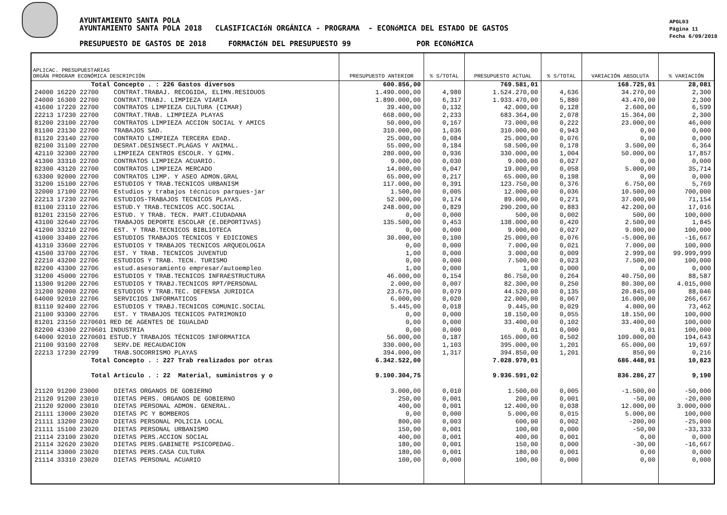AYUNTAMIENTO SANTA POLA
AYUNTAMIENTO SANTA POLA 2018 CLASIFICACIóN ORGÁNICA - PROGRAMA - ECONóMICA DEL ESTADO DE GASTOS
PRESUPUESTO DE GASTOS DE 2018 FORMACIóN DEL PRESUPUESTO 99 POR ECONóMICA
APGL03
Página 11
Fecha 6/09/2018
| APLICAC. PRESUPUESTARIAS ORGÁN PROGRAM ECONÓMICA DESCRIPCIÓN | PRESUPUESTO ANTERIOR | % S/TOTAL | PRESUPUESTO ACTUAL | % S/TOTAL | VARIACIÓN ABSOLUTA | % VARIACIÓN |
| --- | --- | --- | --- | --- | --- | --- |
| Total Concepto . : 226 Gastos diversos | 600.856,00 | | 769.581,01 | | 168.725,01 | 28,081 |
| 24000 16220 22700 CONTRAT.TRABAJ. RECOGIDA, ELIMN.RESIDUOS | 1.490.000,00 | 4,980 | 1.524.270,00 | 4,636 | 34.270,00 | 2,300 |
| 24000 16300 22700 CONTRAT.TRABJ. LIMPIEZA VIARIA | 1.890.000,00 | 6,317 | 1.933.470,00 | 5,880 | 43.470,00 | 2,300 |
| 41600 17220 22700 CONTRATOS LIMPIEZA CULTURA (CIMAR) | 39.400,00 | 0,132 | 42.000,00 | 0,128 | 2.600,00 | 6,599 |
| 22213 17230 22700 CONTRAT.TRAB. LIMPIEZA PLAYAS | 668.000,00 | 2,233 | 683.364,00 | 2,078 | 15.364,00 | 2,300 |
| 81200 23100 22700 CONTRATOS LIMPIEZA ACCION SOCIAL Y AMICS | 50.000,00 | 0,167 | 73.000,00 | 0,222 | 23.000,00 | 46,000 |
| 81100 23130 22700 TRABAJOS SAD. | 310.000,00 | 1,036 | 310.000,00 | 0,943 | 0,00 | 0,000 |
| 81120 23140 22700 CONTRATO LIMPIEZA TERCERA EDAD. | 25.000,00 | 0,084 | 25.000,00 | 0,076 | 0,00 | 0,000 |
| 82100 31100 22700 DESRAT.DESINSECT.PLAGAS Y ANIMAL. | 55.000,00 | 0,184 | 58.500,00 | 0,178 | 3.500,00 | 6,364 |
| 42110 32300 22700 LIMPIEZA CENTROS ESCOLR. Y GIMN. | 280.000,00 | 0,936 | 330.000,00 | 1,004 | 50.000,00 | 17,857 |
| 41300 33310 22700 CONTRATOS LIMPIEZA ACUARIO. | 9.000,00 | 0,030 | 9.000,00 | 0,027 | 0,00 | 0,000 |
| 82300 43120 22700 CONTRATOS LIMPIEZA MERCADO | 14.000,00 | 0,047 | 19.000,00 | 0,058 | 5.000,00 | 35,714 |
| 63300 92000 22700 CONTRATOS LIMP. Y ASEO ADMON.GRAL | 65.000,00 | 0,217 | 65.000,00 | 0,198 | 0,00 | 0,000 |
| 31200 15100 22706 ESTUDIOS Y TRAB.TECNICOS URBANISM | 117.000,00 | 0,391 | 123.750,00 | 0,376 | 6.750,00 | 5,769 |
| 32000 17100 22706 Estudios y trabajos técnicos parques-jar | 1.500,00 | 0,005 | 12.000,00 | 0,036 | 10.500,00 | 700,000 |
| 22213 17230 22706 ESTUDIOS-TRABAJOS TECNICOS PLAYAS. | 52.000,00 | 0,174 | 89.000,00 | 0,271 | 37.000,00 | 71,154 |
| 81100 23110 22706 ESTUD.Y TRAB.TECNICOS ACC.SOCIAL | 248.000,00 | 0,829 | 290.200,00 | 0,883 | 42.200,00 | 17,016 |
| 81201 23150 22706 ESTUD. Y TRAB. TECN. PART.CIUDADANA | 0,00 | 0,000 | 500,00 | 0,002 | 500,00 | 100,000 |
| 43100 32640 22706 TRABAJOS DEPORTE ESCOLAR (E.DEPORTIVAS) | 135.500,00 | 0,453 | 138.000,00 | 0,420 | 2.500,00 | 1,845 |
| 41200 33210 22706 EST. Y TRAB.TECNICOS BIBLIOTECA | 0,00 | 0,000 | 9.000,00 | 0,027 | 9.000,00 | 100,000 |
| 41000 33400 22706 ESTUDIOS TRABAJOS TECNICOS Y EDICIONES | 30.000,00 | 0,100 | 25.000,00 | 0,076 | -5.000,00 | -16,667 |
| 41310 33600 22706 ESTUDIOS Y TRABAJOS TECNICOS ARQUEOLOGIA | 0,00 | 0,000 | 7.000,00 | 0,021 | 7.000,00 | 100,000 |
| 41500 33700 22706 EST. Y TRAB. TECNICOS JUVENTUD | 1,00 | 0,000 | 3.000,00 | 0,009 | 2.999,00 | 99.999,999 |
| 22210 43200 22706 ESTUDIOS Y TRAB. TECN. TURISMO | 0,00 | 0,000 | 7.500,00 | 0,023 | 7.500,00 | 100,000 |
| 82200 43300 22706 estud.asesoramiento empresar/autoempleo | 1,00 | 0,000 | 1,00 | 0,000 | 0,00 | 0,000 |
| 31200 45000 22706 ESTUDIOS Y TRAB.TECNICOS INFRAESTRUCTURA | 46.000,00 | 0,154 | 86.750,00 | 0,264 | 40.750,00 | 88,587 |
| 11300 91200 22706 ESTUDIOS Y TRABJ.TECNICOS RPT/PERSONAL | 2.000,00 | 0,007 | 82.300,00 | 0,250 | 80.300,00 | 4.015,000 |
| 31200 92000 22706 ESTUDIOS Y TRAB.TEC. DEFENSA JURIDICA | 23.675,00 | 0,079 | 44.520,00 | 0,135 | 20.845,00 | 88,046 |
| 64000 92010 22706 SERVICIOS INFORMATICOS | 6.000,00 | 0,020 | 22.000,00 | 0,067 | 16.000,00 | 266,667 |
| 81110 92400 22706 ESTUDIOS Y TRABJ.TECNICOS COMUNIC.SOCIAL | 5.445,00 | 0,018 | 9.445,00 | 0,029 | 4.000,00 | 73,462 |
| 21100 93300 22706 EST. Y TRABAJOS TECNICOS PATRIMONIO | 0,00 | 0,000 | 18.150,00 | 0,055 | 18.150,00 | 100,000 |
| 81201 23150 2270601 RED DE AGENTES DE IGUALDAD | 0,00 | 0,000 | 33.400,00 | 0,102 | 33.400,00 | 100,000 |
| 82200 43300 2270601 INDUSTRIA | 0,00 | 0,000 | 0,01 | 0,000 | 0,01 | 100,000 |
| 64000 92010 2270601 ESTUD.Y TRABAJOS TÉCNICOS INFORMATICA | 56.000,00 | 0,187 | 165.000,00 | 0,502 | 109.000,00 | 194,643 |
| 21100 93100 22708 SERV.DE RECAUDACION | 330.000,00 | 1,103 | 395.000,00 | 1,201 | 65.000,00 | 19,697 |
| 22213 17230 22799 TRAB.SOCORRISMO PLAYAS | 394.000,00 | 1,317 | 394.850,00 | 1,201 | 850,00 | 0,216 |
| Total Concepto . : 227 Trab realizados por otras | 6.342.522,00 | | 7.028.970,01 | | 686.448,01 | 10,823 |
| Total Artículo . : 22 Material, suministros y o | 9.100.304,75 | | 9.936.591,02 | | 836.286,27 | 9,190 |
| 21120 91200 23000 DIETAS ORGANOS DE GOBIERNO | 3.000,00 | 0,010 | 1.500,00 | 0,005 | -1.500,00 | -50,000 |
| 21120 91200 23010 DIETAS PERS. ORGANOS DE GOBIERNO | 250,00 | 0,001 | 200,00 | 0,001 | -50,00 | -20,000 |
| 21120 92000 23010 DIETAS PERSONAL ADMON. GENERAL. | 400,00 | 0,001 | 12.400,00 | 0,038 | 12.000,00 | 3.000,000 |
| 21111 13000 23020 DIETAS PC Y BOMBEROS | 0,00 | 0,000 | 5.000,00 | 0,015 | 5.000,00 | 100,000 |
| 21111 13200 23020 DIETAS PERSONAL POLICIA LOCAL | 800,00 | 0,003 | 600,00 | 0,002 | -200,00 | -25,000 |
| 21111 15100 23020 DIETAS PERSONAL URBANISMO | 150,00 | 0,001 | 100,00 | 0,000 | -50,00 | -33,333 |
| 21114 23100 23020 DIETAS PERS.ACCION SOCIAL | 400,00 | 0,001 | 400,00 | 0,001 | 0,00 | 0,000 |
| 21114 32620 23020 DIETAS PERS.GABINETE PSICOPEDAG. | 180,00 | 0,001 | 150,00 | 0,000 | -30,00 | -16,667 |
| 21114 33000 23020 DIETAS PERS.CASA CULTURA | 180,00 | 0,001 | 180,00 | 0,001 | 0,00 | 0,000 |
| 21114 33310 23020 DIETAS PERSONAL ACUARIO | 100,00 | 0,000 | 100,00 | 0,000 | 0,00 | 0,000 |